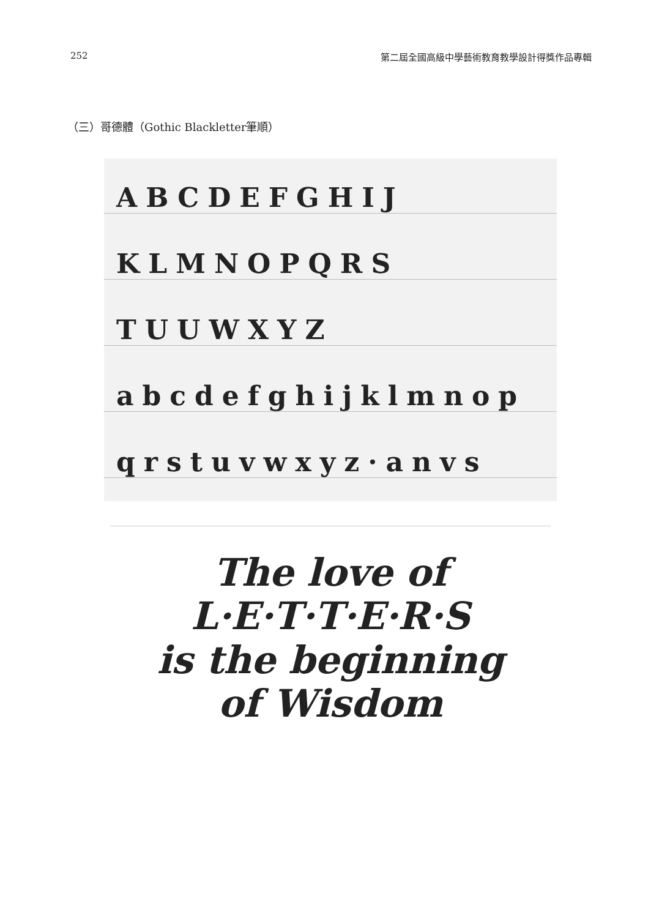252 第二屆全國高級中學藝術教育教學設計得獎作品專輯
（三）哥德體（Gothic Blackletter筆順）
ABCDEFGHIJ
KLMNOPQRS
TUUWXYZ
abcdefghijklmnop
qrstuvwxyz·anvs
The love of
L·E·T·T·E·R·S
is the beginning
of Wisdom